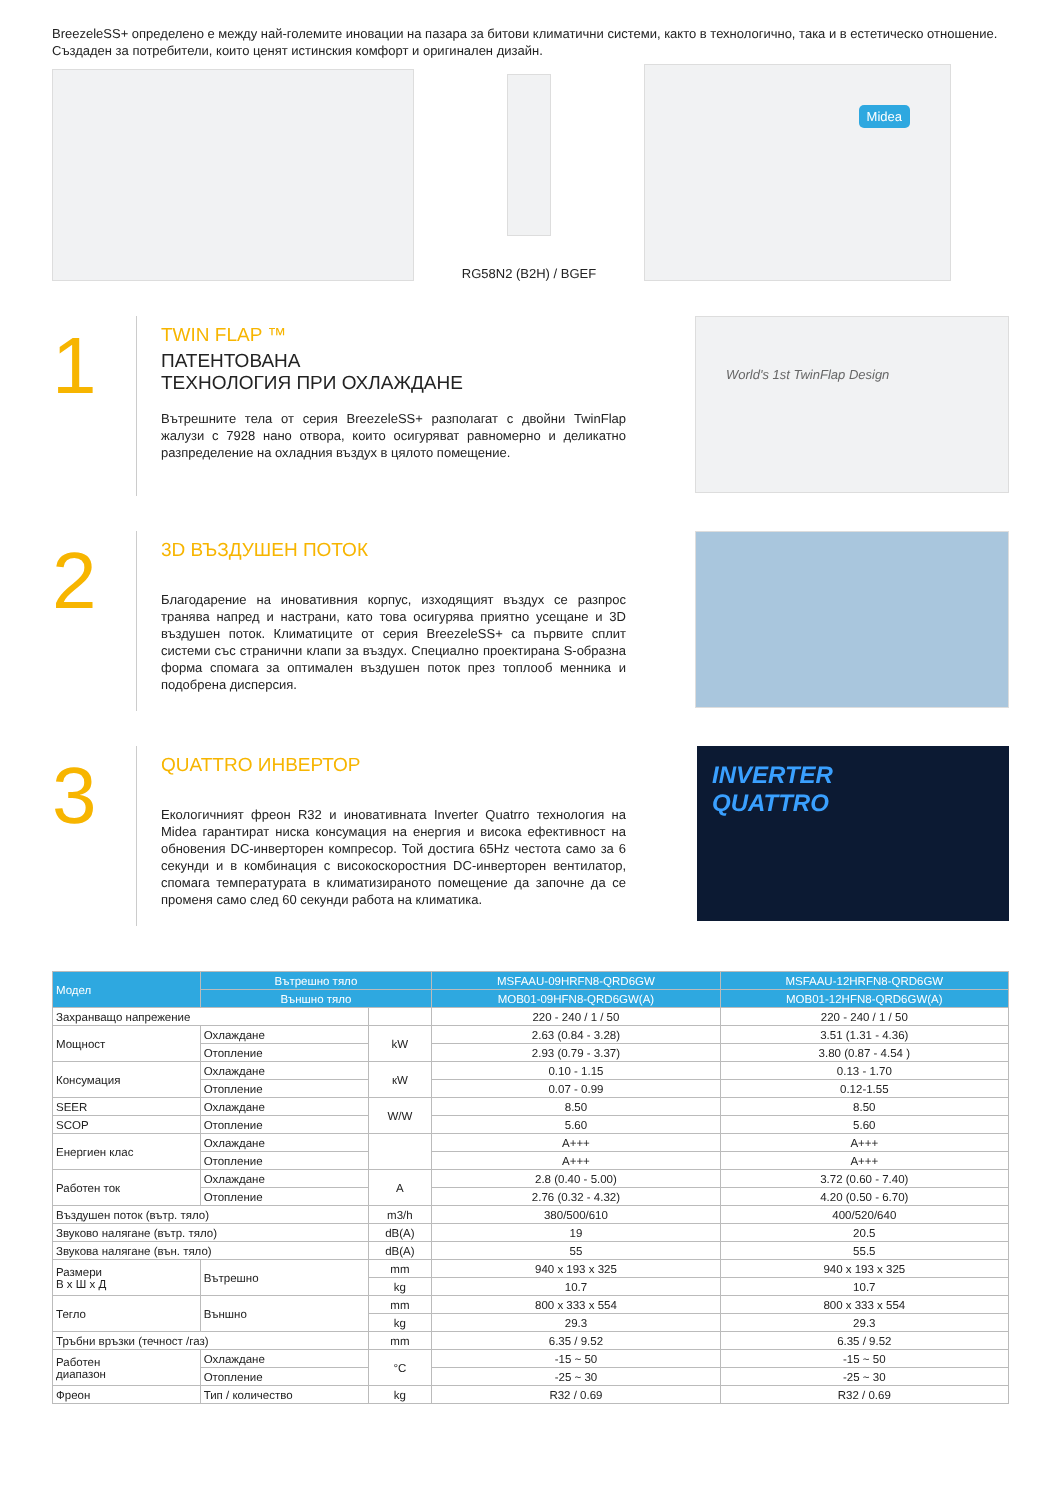BreezeleSS+ определено е между най-големите иновации на пазара за битови климатични системи, както в технологично, така и в естетическо отношение. Създаден за потребители, които ценят истинския комфорт и оригинален дизайн.
RG58N2 (B2H) / BGEF
Midea
1
TWIN FLAP ™
ПАТЕНТОВАНА
ТЕХНОЛОГИЯ ПРИ ОХЛАЖДАНЕ
Вътрешните тела от серия BreezeleSS+ разполагат с двойни TwinFlap жалузи с 7928 нано отвора, които осигуряват равномерно и деликатно разпределение на охладния въздух в цялото помещение.
World's 1st TwinFlap Design
2
3D ВЪЗДУШЕН ПОТОК
Благодарение на иновативния корпус, изходящият въздух се разпрос транява напред и настрани, като това осигурява приятно усещане и 3D въздушен поток. Климатиците от серия BreezeleSS+ са първите сплит системи със странични клапи за въздух. Специално проектирана S-образна форма спомага за оптимален въздушен поток през топлооб менника и подобрена дисперсия.
3
QUATTRO ИНВЕРТОР
Екологичният фреон R32 и иновативната Inverter Quatrro технология на Midea гарантират ниска консумация на енергия и висока ефективност на обновения DC-инверторен компресор. Той достига 65Hz честота само за 6 секунди и в комбинация с високоскоростния DC-инверторен вентилатор, спомага температурата в климатизираното помещение да започне да се променя само след 60 секунди работа на климатика.
INVERTER
QUATTRO
| Модел | Вътрешно тяло | | MSFAAU-09HRFN8-QRD6GW | MSFAAU-12HRFN8-QRD6GW |
| --- | --- | --- | --- | --- |
| | Външно тяло | | MOB01-09HFN8-QRD6GW(A) | MOB01-12HFN8-QRD6GW(A) |
| Захранващо напрежение | | | 220 - 240 / 1 / 50 | 220 - 240 / 1 / 50 |
| Мощност | Охлаждане | kW | 2.63 (0.84 - 3.28) | 3.51 (1.31 - 4.36) |
| | Отопление | | 2.93 (0.79 - 3.37) | 3.80 (0.87 - 4.54 ) |
| Консумация | Охлаждане | кW | 0.10 - 1.15 | 0.13 - 1.70 |
| | Отопление | | 0.07 - 0.99 | 0.12-1.55 |
| SEER | Охлаждане | W/W | 8.50 | 8.50 |
| SCOP | Отопление | | 5.60 | 5.60 |
| Енергиен клас | Охлаждане | | A+++ | A+++ |
| | Отопление | | A+++ | A+++ |
| Работен ток | Охлаждане | A | 2.8 (0.40 - 5.00) | 3.72 (0.60 - 7.40) |
| | Отопление | | 2.76 (0.32 - 4.32) | 4.20 (0.50 - 6.70) |
| Въздушен поток (вътр. тяло) | | m3/h | 380/500/610 | 400/520/640 |
| Звуково налягане (вътр. тяло) | | dB(A) | 19 | 20.5 |
| Звукова налягане (вън. тяло) | | dB(A) | 55 | 55.5 |
| Размери В x Ш x Д | Вътрешно | mm | 940 x 193 x 325 | 940 x 193 x 325 |
| | | kg | 10.7 | 10.7 |
| Тегло | Външно | mm | 800 x 333 x 554 | 800 x 333 x 554 |
| | | kg | 29.3 | 29.3 |
| Тръбни връзки (течност /газ) | | mm | 6.35 / 9.52 | 6.35 / 9.52 |
| Работен диапазон | Охлаждане | °C | -15 ~ 50 | -15 ~ 50 |
| | Отопление | | -25 ~ 30 | -25 ~ 30 |
| Фреон | Тип / количество | kg | R32 / 0.69 | R32 / 0.69 |